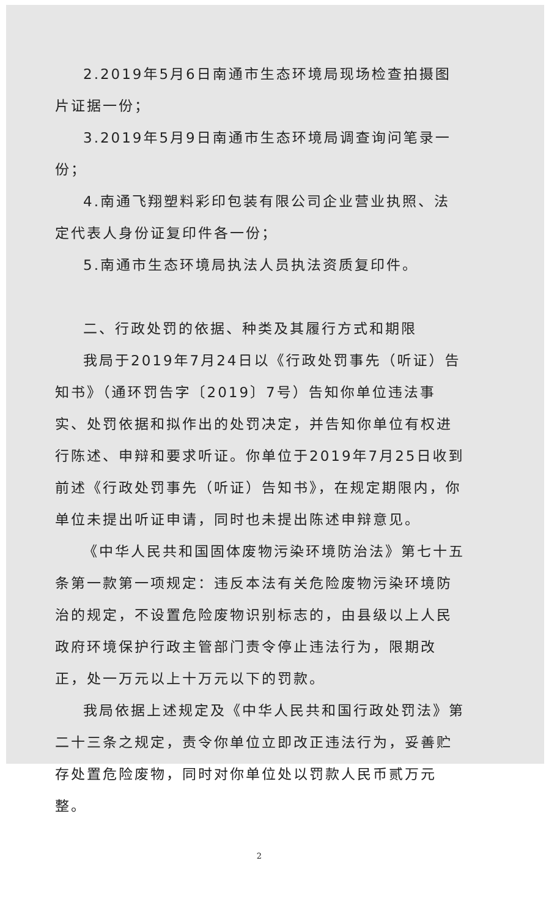2.2019年5月6日南通市生态环境局现场检查拍摄图片证据一份；
3.2019年5月9日南通市生态环境局调查询问笔录一份；
4.南通飞翔塑料彩印包装有限公司企业营业执照、法定代表人身份证复印件各一份；
5.南通市生态环境局执法人员执法资质复印件。
二、行政处罚的依据、种类及其履行方式和期限
我局于2019年7月24日以《行政处罚事先（听证）告知书》（通环罚告字〔2019〕7号）告知你单位违法事实、处罚依据和拟作出的处罚决定，并告知你单位有权进行陈述、申辩和要求听证。你单位于2019年7月25日收到前述《行政处罚事先（听证）告知书》，在规定期限内，你单位未提出听证申请，同时也未提出陈述申辩意见。
《中华人民共和国固体废物污染环境防治法》第七十五条第一款第一项规定：违反本法有关危险废物污染环境防治的规定，不设置危险废物识别标志的，由县级以上人民政府环境保护行政主管部门责令停止违法行为，限期改正，处一万元以上十万元以下的罚款。
我局依据上述规定及《中华人民共和国行政处罚法》第二十三条之规定，责令你单位立即改正违法行为，妥善贮存处置危险废物，同时对你单位处以罚款人民币贰万元整。
2